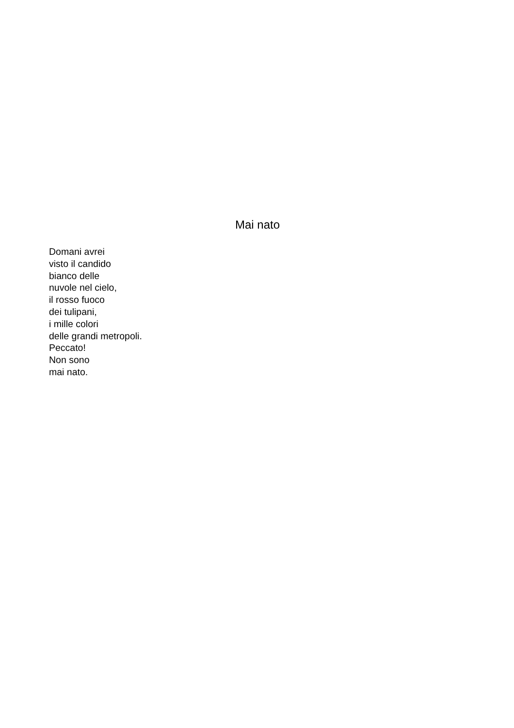Mai nato
Domani avrei
visto il candido
bianco delle
nuvole nel cielo,
il rosso fuoco
dei tulipani,
i mille colori
delle grandi metropoli.
Peccato!
Non sono
mai nato.